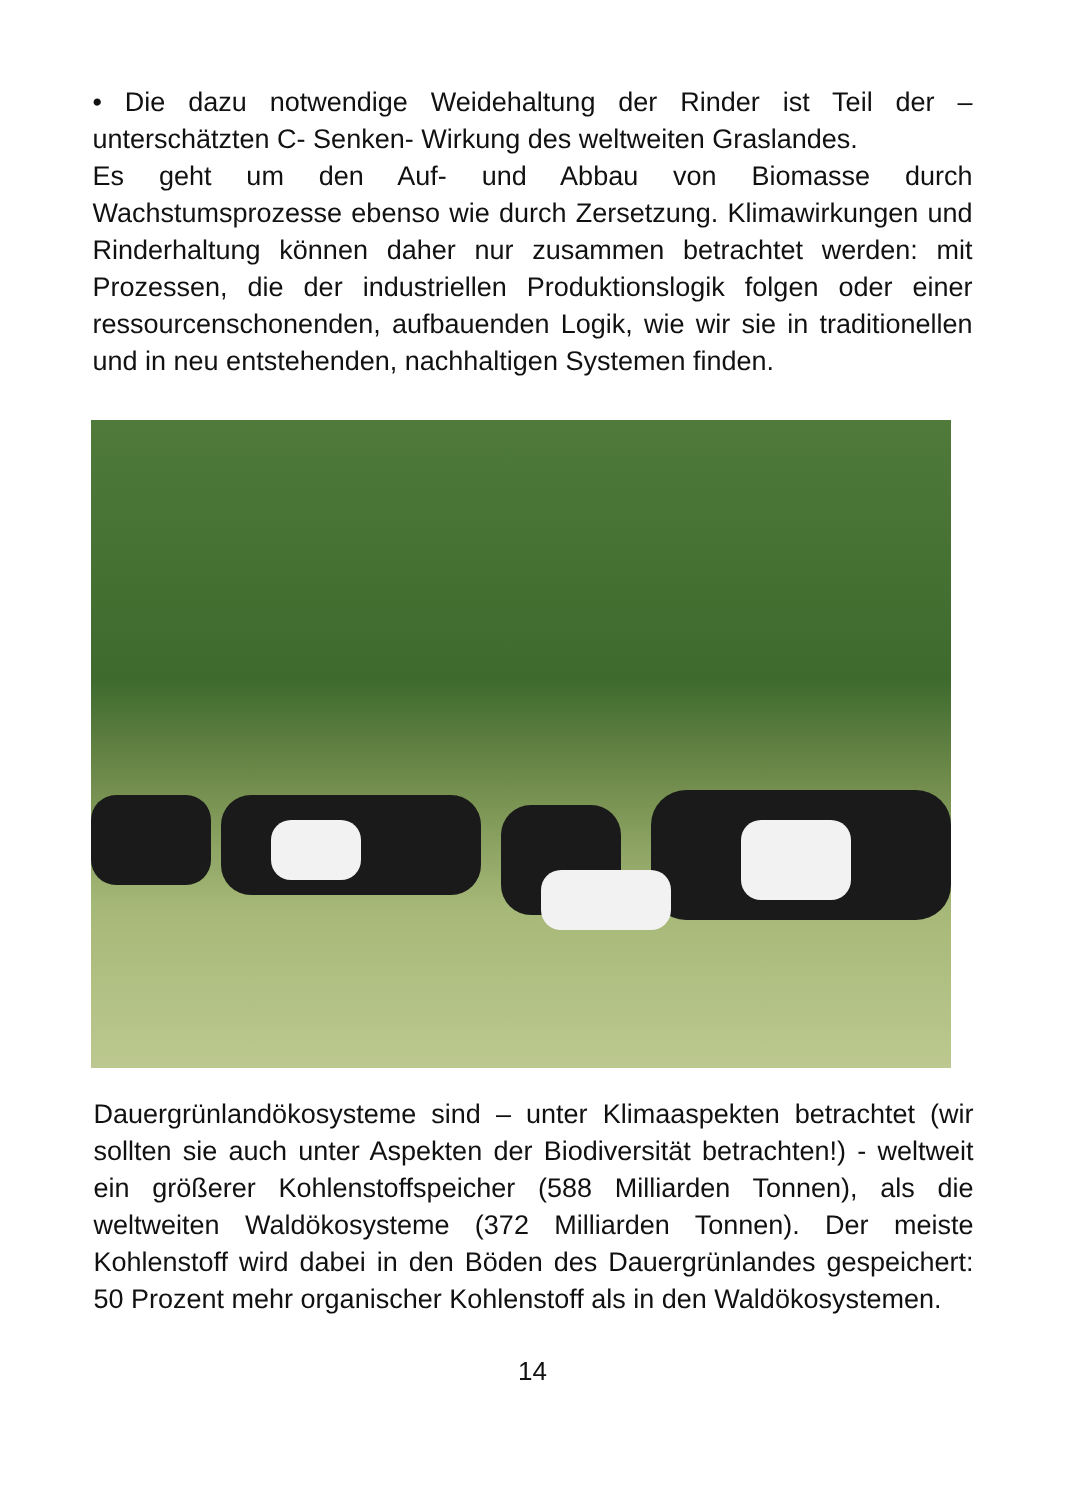• Die dazu notwendige Weidehaltung der Rinder ist Teil der – unterschätzten C- Senken- Wirkung des weltweiten Graslandes.
Es geht um den Auf- und Abbau von Biomasse durch Wachstumsprozesse ebenso wie durch Zersetzung. Klimawirkungen und Rinderhaltung können daher nur zusammen betrachtet werden: mit Prozessen, die der industriellen Produktionslogik folgen oder einer ressourcenschonenden, aufbauenden Logik, wie wir sie in traditionellen und in neu entstehenden, nachhaltigen Systemen finden.
Dauergrünlandökosysteme sind – unter Klimaaspekten betrachtet (wir sollten sie auch unter Aspekten der Biodiversität betrachten!) - weltweit ein größerer Kohlenstoffspeicher (588 Milliarden Tonnen), als die weltweiten Waldökosysteme (372 Milliarden Tonnen). Der meiste Kohlenstoff wird dabei in den Böden des Dauergrünlandes gespeichert: 50 Prozent mehr organischer Kohlenstoff als in den Waldökosystemen.
14